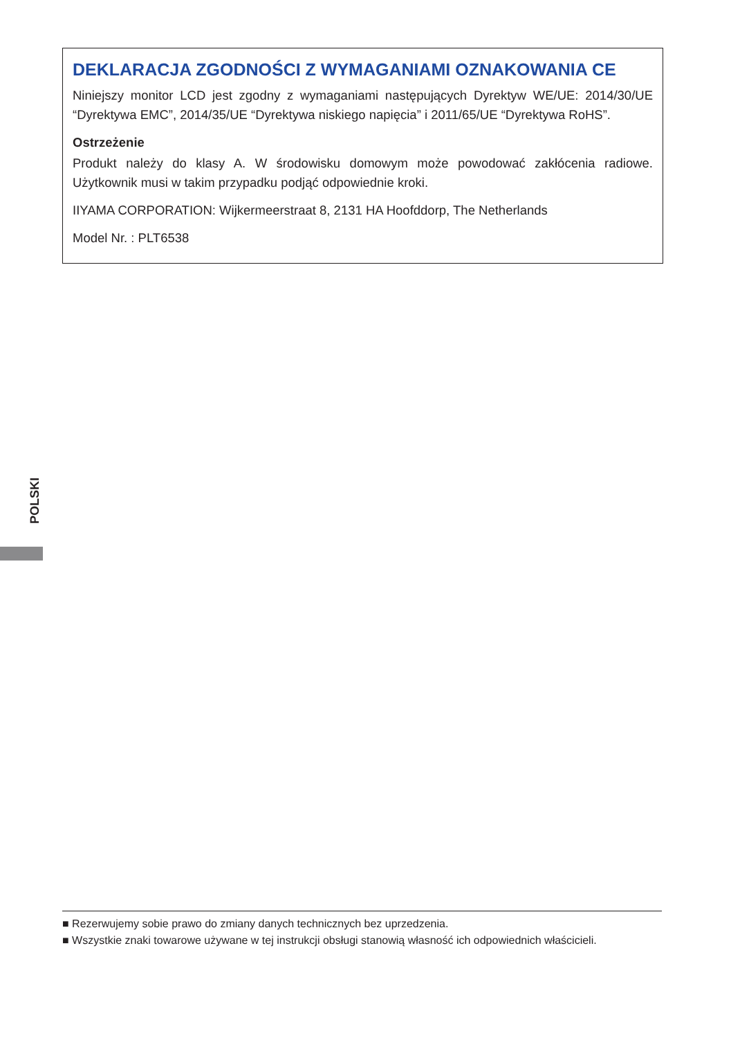DEKLARACJA ZGODNOŚCI Z WYMAGANIAMI OZNAKOWANIA CE
Niniejszy monitor LCD jest zgodny z wymaganiami następujących Dyrektyw WE/UE: 2014/30/UE “Dyrektywa EMC”, 2014/35/UE “Dyrektywa niskiego napięcia” i 2011/65/UE “Dyrektywa RoHS”.
Ostrzeżenie
Produkt należy do klasy A. W środowisku domowym może powodować zakłócenia radiowe. Użytkownik musi w takim przypadku podjąć odpowiednie kroki.
IIYAMA CORPORATION: Wijkermeerstraat 8, 2131 HA Hoofddorp, The Netherlands
Model Nr. : PLT6538
POLSKI
■ Rezerwujemy sobie prawo do zmiany danych technicznych bez uprzedzenia.
■ Wszystkie znaki towarowe używane w tej instrukcji obsługi stanowią własność ich odpowiednich właścicieli.